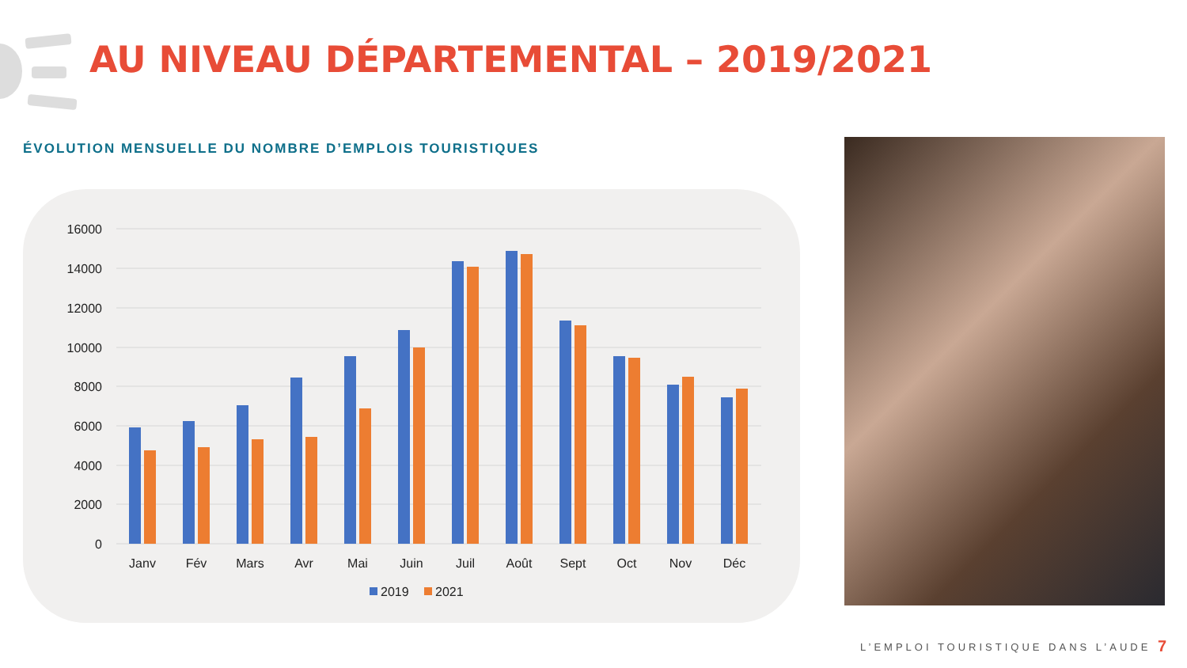AU NIVEAU DÉPARTEMENTAL – 2019/2021
ÉVOLUTION MENSUELLE DU NOMBRE D’EMPLOIS TOURISTIQUES
16000
14000
12000
10000
8000
6000
4000
2000
0
Janv
Fév
Mars
Avr
Mai
Juin
Juil
Août
Sept
Oct
Nov
Déc
2019
2021
L’EMPLOI TOURISTIQUE DANS L’AUDE
7